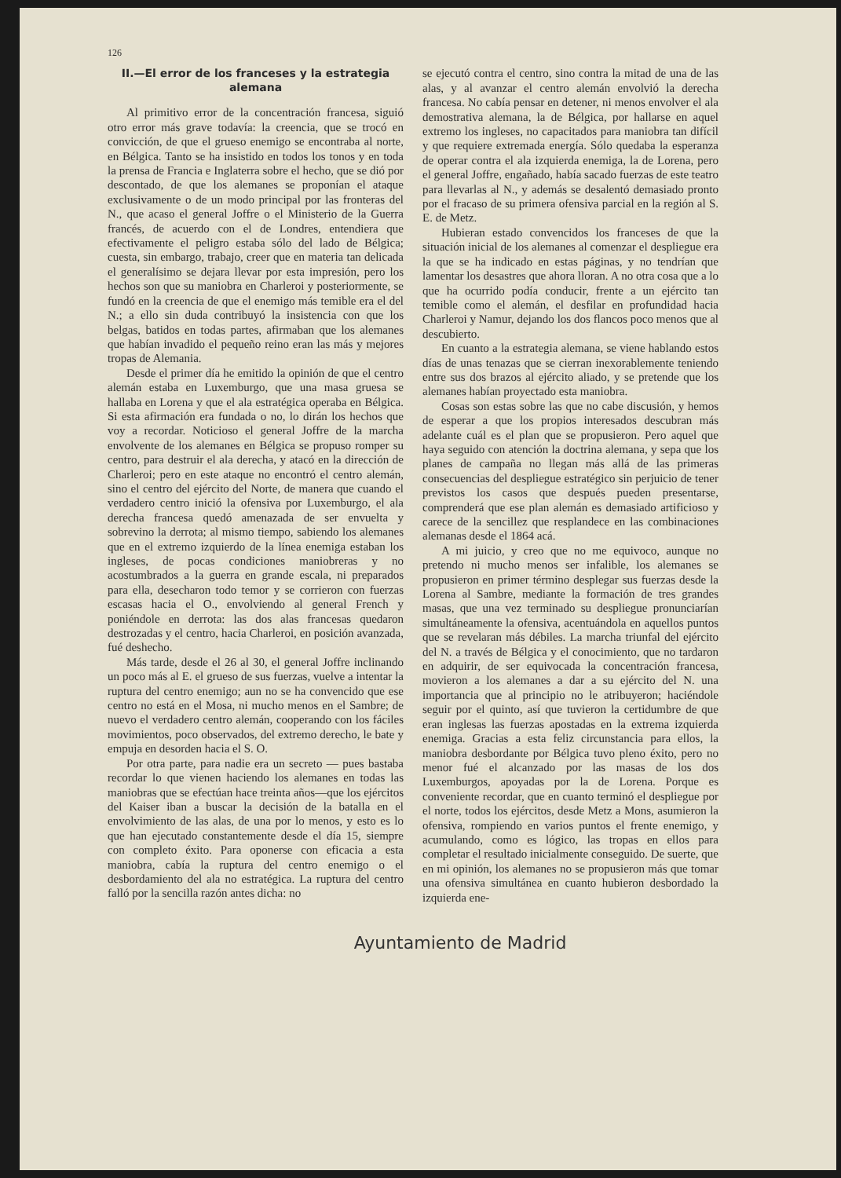126
II.—El error de los franceses y la estrategia alemana
Al primitivo error de la concentración francesa, siguió otro error más grave todavía: la creencia, que se trocó en convicción, de que el grueso enemigo se encontraba al norte, en Bélgica. Tanto se ha insistido en todos los tonos y en toda la prensa de Francia e Inglaterra sobre el hecho, que se dió por descontado, de que los alemanes se proponían el ataque exclusivamente o de un modo principal por las fronteras del N., que acaso el general Joffre o el Ministerio de la Guerra francés, de acuerdo con el de Londres, entendiera que efectivamente el peligro estaba sólo del lado de Bélgica; cuesta, sin embargo, trabajo, creer que en materia tan delicada el generalísimo se dejara llevar por esta impresión, pero los hechos son que su maniobra en Charleroi y posteriormente, se fundó en la creencia de que el enemigo más temible era el del N.; a ello sin duda contribuyó la insistencia con que los belgas, batidos en todas partes, afirmaban que los alemanes que habían invadido el pequeño reino eran las más y mejores tropas de Alemania.
Desde el primer día he emitido la opinión de que el centro alemán estaba en Luxemburgo, que una masa gruesa se hallaba en Lorena y que el ala estratégica operaba en Bélgica. Si esta afirmación era fundada o no, lo dirán los hechos que voy a recordar. Noticioso el general Joffre de la marcha envolvente de los alemanes en Bélgica se propuso romper su centro, para destruir el ala derecha, y atacó en la dirección de Charleroi; pero en este ataque no encontró el centro alemán, sino el centro del ejército del Norte, de manera que cuando el verdadero centro inició la ofensiva por Luxemburgo, el ala derecha francesa quedó amenazada de ser envuelta y sobrevino la derrota; al mismo tiempo, sabiendo los alemanes que en el extremo izquierdo de la línea enemiga estaban los ingleses, de pocas condiciones maniobreras y no acostumbrados a la guerra en grande escala, ni preparados para ella, desecharon todo temor y se corrieron con fuerzas escasas hacia el O., envolviendo al general French y poniéndole en derrota: las dos alas francesas quedaron destrozadas y el centro, hacia Charleroi, en posición avanzada, fué deshecho.
Más tarde, desde el 26 al 30, el general Joffre inclinando un poco más al E. el grueso de sus fuerzas, vuelve a intentar la ruptura del centro enemigo; aun no se ha convencido que ese centro no está en el Mosa, ni mucho menos en el Sambre; de nuevo el verdadero centro alemán, cooperando con los fáciles movimientos, poco observados, del extremo derecho, le bate y empuja en desorden hacia el S. O.
Por otra parte, para nadie era un secreto — pues bastaba recordar lo que vienen haciendo los alemanes en todas las maniobras que se efectúan hace treinta años—que los ejércitos del Kaiser iban a buscar la decisión de la batalla en el envolvimiento de las alas, de una por lo menos, y esto es lo que han ejecutado constantemente desde el día 15, siempre con completo éxito. Para oponerse con eficacia a esta maniobra, cabía la ruptura del centro enemigo o el desbordamiento del ala no estratégica. La ruptura del centro falló por la sencilla razón antes dicha: no
se ejecutó contra el centro, sino contra la mitad de una de las alas, y al avanzar el centro alemán envolvió la derecha francesa. No cabía pensar en detener, ni menos envolver el ala demostrativa alemana, la de Bélgica, por hallarse en aquel extremo los ingleses, no capacitados para maniobra tan difícil y que requiere extremada energía. Sólo quedaba la esperanza de operar contra el ala izquierda enemiga, la de Lorena, pero el general Joffre, engañado, había sacado fuerzas de este teatro para llevarlas al N., y además se desalentó demasiado pronto por el fracaso de su primera ofensiva parcial en la región al S. E. de Metz.
Hubieran estado convencidos los franceses de que la situación inicial de los alemanes al comenzar el despliegue era la que se ha indicado en estas páginas, y no tendrían que lamentar los desastres que ahora lloran. A no otra cosa que a lo que ha ocurrido podía conducir, frente a un ejército tan temible como el alemán, el desfilar en profundidad hacia Charleroi y Namur, dejando los dos flancos poco menos que al descubierto.
En cuanto a la estrategia alemana, se viene hablando estos días de unas tenazas que se cierran inexorablemente teniendo entre sus dos brazos al ejército aliado, y se pretende que los alemanes habían proyectado esta maniobra.
Cosas son estas sobre las que no cabe discusión, y hemos de esperar a que los propios interesados descubran más adelante cuál es el plan que se propusieron. Pero aquel que haya seguido con atención la doctrina alemana, y sepa que los planes de campaña no llegan más allá de las primeras consecuencias del despliegue estratégico sin perjuicio de tener previstos los casos que después pueden presentarse, comprenderá que ese plan alemán es demasiado artificioso y carece de la sencillez que resplandece en las combinaciones alemanas desde el 1864 acá.
A mi juicio, y creo que no me equivoco, aunque no pretendo ni mucho menos ser infalible, los alemanes se propusieron en primer término desplegar sus fuerzas desde la Lorena al Sambre, mediante la formación de tres grandes masas, que una vez terminado su despliegue pronunciarían simultáneamente la ofensiva, acentuándola en aquellos puntos que se revelaran más débiles. La marcha triunfal del ejército del N. a través de Bélgica y el conocimiento, que no tardaron en adquirir, de ser equivocada la concentración francesa, movieron a los alemanes a dar a su ejército del N. una importancia que al principio no le atribuyeron; haciéndole seguir por el quinto, así que tuvieron la certidumbre de que eran inglesas las fuerzas apostadas en la extrema izquierda enemiga. Gracias a esta feliz circunstancia para ellos, la maniobra desbordante por Bélgica tuvo pleno éxito, pero no menor fué el alcanzado por las masas de los dos Luxemburgos, apoyadas por la de Lorena. Porque es conveniente recordar, que en cuanto terminó el despliegue por el norte, todos los ejércitos, desde Metz a Mons, asumieron la ofensiva, rompiendo en varios puntos el frente enemigo, y acumulando, como es lógico, las tropas en ellos para completar el resultado inicialmente conseguido. De suerte, que en mi opinión, los alemanes no se propusieron más que tomar una ofensiva simultánea en cuanto hubieron desbordado la izquierda ene-
Ayuntamiento de Madrid